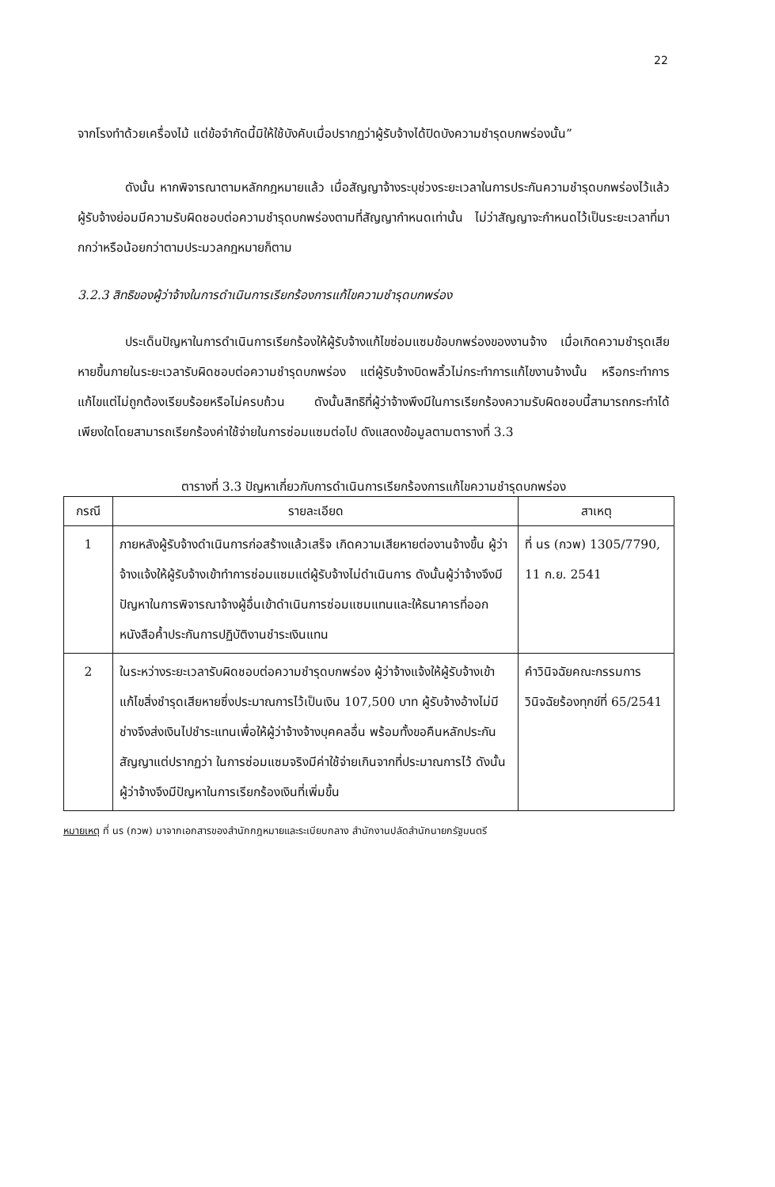22
จากโรงทำด้วยเครื่องไม้ แต่ข้อจำกัดนี้มิให้ใช้บังคับเมื่อปรากฏว่าผู้รับจ้างได้ปิดบังความชำรุดบกพร่องนั้น”
ดังนั้น หากพิจารณาตามหลักกฎหมายแล้ว เมื่อสัญญาจ้างระบุช่วงระยะเวลาในการประกันความชำรุดบกพร่องไว้แล้ว ผู้รับจ้างย่อมมีความรับผิดชอบต่อความชำรุดบกพร่องตามที่สัญญากำหนดเท่านั้น ไม่ว่าสัญญาจะกำหนดไว้เป็นระยะเวลาที่มากกว่าหรือน้อยกว่าตามประมวลกฎหมายก็ตาม
3.2.3 สิทธิของผู้ว่าจ้างในการดำเนินการเรียกร้องการแก้ไขความชำรุดบกพร่อง
ประเด็นปัญหาในการดำเนินการเรียกร้องให้ผู้รับจ้างแก้ไขซ่อมแซมข้อบกพร่องของงานจ้าง เมื่อเกิดความชำรุดเสียหายขึ้นภายในระยะเวลารับผิดชอบต่อความชำรุดบกพร่อง แต่ผู้รับจ้างบิดพลิ้วไม่กระทำการแก้ไขงานจ้างนั้น หรือกระทำการแก้ไขแต่ไม่ถูกต้องเรียบร้อยหรือไม่ครบถ้วน ดังนั้นสิทธิที่ผู้ว่าจ้างพึงมีในการเรียกร้องความรับผิดชอบนี้สามารถกระทำได้เพียงใดโดยสามารถเรียกร้องค่าใช้จ่ายในการซ่อมแซมต่อไป ดังแสดงข้อมูลตามตารางที่ 3.3
ตารางที่ 3.3 ปัญหาเกี่ยวกับการดำเนินการเรียกร้องการแก้ไขความชำรุดบกพร่อง
| กรณี | รายละเอียด | สาเหตุ |
| --- | --- | --- |
| 1 | ภายหลังผู้รับจ้างดำเนินการก่อสร้างแล้วเสร็จ เกิดความเสียหายต่องานจ้างขึ้น ผู้ว่าจ้างแจ้งให้ผู้รับจ้างเข้าทำการซ่อมแซมแต่ผู้รับจ้างไม่ดำเนินการ ดังนั้นผู้ว่าจ้างจึงมีปัญหาในการพิจารณาจ้างผู้อื่นเข้าดำเนินการซ่อมแซมแทนและให้ธนาคารที่ออกหนังสือค้ำประกันการปฏิบัติงานชำระเงินแทน | ที่ นร (กวพ) 1305/7790, 11 ก.ย. 2541 |
| 2 | ในระหว่างระยะเวลารับผิดชอบต่อความชำรุดบกพร่อง ผู้ว่าจ้างแจ้งให้ผู้รับจ้างเข้าแก้ไขสิ่งชำรุดเสียหายซึ่งประมาณการไว้เป็นเงิน 107,500 บาท ผู้รับจ้างอ้างไม่มีช่างจึงส่งเงินไปชำระแทนเพื่อให้ผู้ว่าจ้างจ้างบุคคลอื่น พร้อมทั้งขอคืนหลักประกันสัญญาแต่ปรากฏว่า ในการซ่อมแซมจริงมีค่าใช้จ่ายเกินจากที่ประมาณการไว้ ดังนั้นผู้ว่าจ้างจึงมีปัญหาในการเรียกร้องเงินที่เพิ่มขึ้น | คำวินิจฉัยคณะกรรมการวินิจฉัยร้องทุกข์ที่ 65/2541 |
หมายเหตุ ที่ นร (กวพ) มาจากเอกสารของสำนักกฎหมายและระเบียบกลาง สำนักงานปลัดสำนักนายกรัฐมนตรี